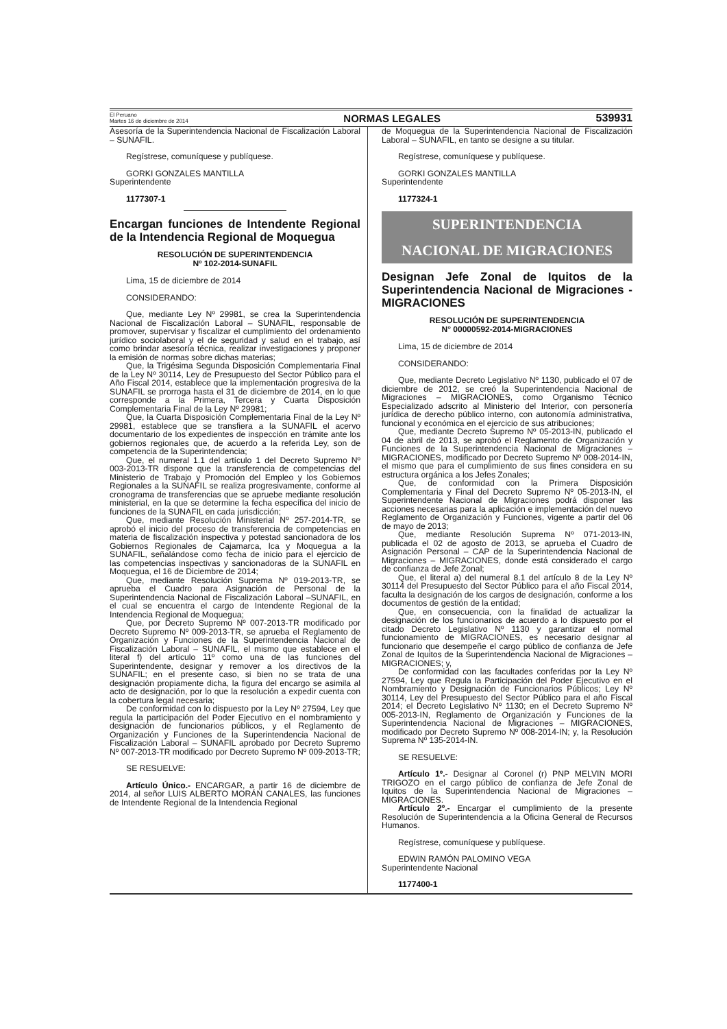El Peruano
Martes 16 de diciembre de 2014
NORMAS LEGALES
539931
Asesoría de la Superintendencia Nacional de Fiscalización Laboral – SUNAFIL.
Regístrese, comuníquese y publíquese.
GORKI GONZALES MANTILLA
Superintendente
1177307-1
Encargan funciones de Intendente Regional de la Intendencia Regional de Moquegua
RESOLUCIÓN DE SUPERINTENDENCIA
Nº 102-2014-SUNAFIL
Lima, 15 de diciembre de 2014
CONSIDERANDO:
Que, mediante Ley Nº 29981, se crea la Superintendencia Nacional de Fiscalización Laboral – SUNAFIL, responsable de promover, supervisar y fiscalizar el cumplimiento del ordenamiento jurídico sociolaboral y el de seguridad y salud en el trabajo, así como brindar asesoría técnica, realizar investigaciones y proponer la emisión de normas sobre dichas materias;
Que, la Trigésima Segunda Disposición Complementaria Final de la Ley Nº 30114, Ley de Presupuesto del Sector Público para el Año Fiscal 2014, establece que la implementación progresiva de la SUNAFIL se prorroga hasta el 31 de diciembre de 2014, en lo que corresponde a la Primera, Tercera y Cuarta Disposición Complementaria Final de la Ley Nº 29981;
Que, la Cuarta Disposición Complementaria Final de la Ley Nº 29981, establece que se transfiera a la SUNAFIL el acervo documentario de los expedientes de inspección en trámite ante los gobiernos regionales que, de acuerdo a la referida Ley, son de competencia de la Superintendencia;
Que, el numeral 1.1 del artículo 1 del Decreto Supremo Nº 003-2013-TR dispone que la transferencia de competencias del Ministerio de Trabajo y Promoción del Empleo y los Gobiernos Regionales a la SUNAFIL se realiza progresivamente, conforme al cronograma de transferencias que se apruebe mediante resolución ministerial, en la que se determine la fecha específica del inicio de funciones de la SUNAFIL en cada jurisdicción;
Que, mediante Resolución Ministerial Nº 257-2014-TR, se aprobó el inicio del proceso de transferencia de competencias en materia de fiscalización inspectiva y potestad sancionadora de los Gobiernos Regionales de Cajamarca, Ica y Moquegua a la SUNAFIL, señalándose como fecha de inicio para el ejercicio de las competencias inspectivas y sancionadoras de la SUNAFIL en Moquegua, el 16 de Diciembre de 2014;
Que, mediante Resolución Suprema Nº 019-2013-TR, se aprueba el Cuadro para Asignación de Personal de la Superintendencia Nacional de Fiscalización Laboral –SUNAFIL, en el cual se encuentra el cargo de Intendente Regional de la Intendencia Regional de Moquegua;
Que, por Decreto Supremo Nº 007-2013-TR modificado por Decreto Supremo Nº 009-2013-TR, se aprueba el Reglamento de Organización y Funciones de la Superintendencia Nacional de Fiscalización Laboral – SUNAFIL, el mismo que establece en el literal f) del artículo 11º como una de las funciones del Superintendente, designar y remover a los directivos de la SUNAFIL; en el presente caso, si bien no se trata de una designación propiamente dicha, la figura del encargo se asimila al acto de designación, por lo que la resolución a expedir cuenta con la cobertura legal necesaria;
De conformidad con lo dispuesto por la Ley Nº 27594, Ley que regula la participación del Poder Ejecutivo en el nombramiento y designación de funcionarios públicos, y el Reglamento de Organización y Funciones de la Superintendencia Nacional de Fiscalización Laboral – SUNAFIL aprobado por Decreto Supremo Nº 007-2013-TR modificado por Decreto Supremo Nº 009-2013-TR;
SE RESUELVE:
Artículo Único.- ENCARGAR, a partir 16 de diciembre de 2014, al señor LUIS ALBERTO MORÁN CANALES, las funciones de Intendente Regional de la Intendencia Regional
de Moquegua de la Superintendencia Nacional de Fiscalización Laboral – SUNAFIL, en tanto se designe a su titular.
Regístrese, comuníquese y publíquese.
GORKI GONZALES MANTILLA
Superintendente
1177324-1
SUPERINTENDENCIA
NACIONAL DE MIGRACIONES
Designan Jefe Zonal de Iquitos de la Superintendencia Nacional de Migraciones - MIGRACIONES
RESOLUCIÓN DE SUPERINTENDENCIA
N° 00000592-2014-MIGRACIONES
Lima, 15 de diciembre de 2014
CONSIDERANDO:
Que, mediante Decreto Legislativo Nº 1130, publicado el 07 de diciembre de 2012, se creó la Superintendencia Nacional de Migraciones – MIGRACIONES, como Organismo Técnico Especializado adscrito al Ministerio del Interior, con personería jurídica de derecho público interno, con autonomía administrativa, funcional y económica en el ejercicio de sus atribuciones;
Que, mediante Decreto Supremo Nº 05-2013-IN, publicado el 04 de abril de 2013, se aprobó el Reglamento de Organización y Funciones de la Superintendencia Nacional de Migraciones – MIGRACIONES, modificado por Decreto Supremo Nº 008-2014-IN, el mismo que para el cumplimiento de sus fines considera en su estructura orgánica a los Jefes Zonales;
Que, de conformidad con la Primera Disposición Complementaria y Final del Decreto Supremo Nº 05-2013-IN, el Superintendente Nacional de Migraciones podrá disponer las acciones necesarias para la aplicación e implementación del nuevo Reglamento de Organización y Funciones, vigente a partir del 06 de mayo de 2013;
Que, mediante Resolución Suprema Nº 071-2013-IN, publicada el 02 de agosto de 2013, se aprueba el Cuadro de Asignación Personal – CAP de la Superintendencia Nacional de Migraciones – MIGRACIONES, donde está considerado el cargo de confianza de Jefe Zonal;
Que, el literal a) del numeral 8.1 del artículo 8 de la Ley Nº 30114 del Presupuesto del Sector Público para el año Fiscal 2014, faculta la designación de los cargos de designación, conforme a los documentos de gestión de la entidad;
Que, en consecuencia, con la finalidad de actualizar la designación de los funcionarios de acuerdo a lo dispuesto por el citado Decreto Legislativo Nº 1130 y garantizar el normal funcionamiento de MIGRACIONES, es necesario designar al funcionario que desempeñe el cargo público de confianza de Jefe Zonal de Iquitos de la Superintendencia Nacional de Migraciones – MIGRACIONES; y,
De conformidad con las facultades conferidas por la Ley Nº 27594, Ley que Regula la Participación del Poder Ejecutivo en el Nombramiento y Designación de Funcionarios Públicos; Ley Nº 30114, Ley del Presupuesto del Sector Público para el año Fiscal 2014; el Decreto Legislativo Nº 1130; en el Decreto Supremo Nº 005-2013-IN, Reglamento de Organización y Funciones de la Superintendencia Nacional de Migraciones – MIGRACIONES, modificado por Decreto Supremo Nº 008-2014-IN; y, la Resolución Suprema Nº 135-2014-IN.
SE RESUELVE:
Artículo 1º.- Designar al Coronel (r) PNP MELVIN MORI TRIGOZO en el cargo público de confianza de Jefe Zonal de Iquitos de la Superintendencia Nacional de Migraciones – MIGRACIONES.
Artículo 2º.- Encargar el cumplimiento de la presente Resolución de Superintendencia a la Oficina General de Recursos Humanos.
Regístrese, comuníquese y publíquese.
EDWIN RAMÓN PALOMINO VEGA
Superintendente Nacional
1177400-1